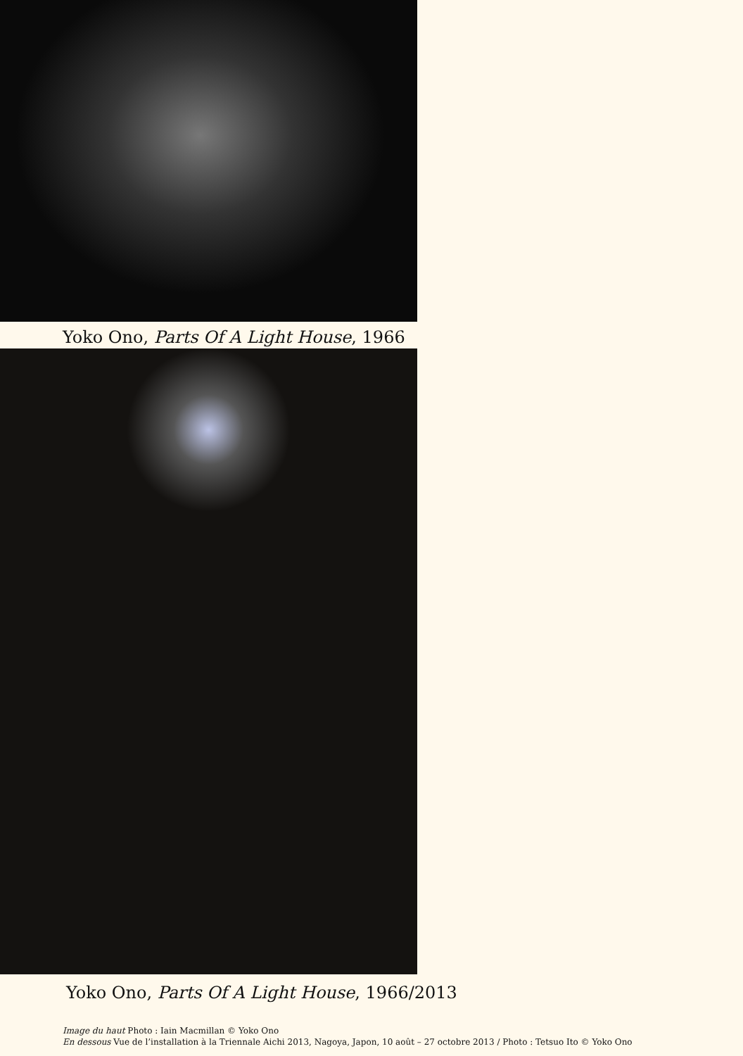Yoko Ono, Parts Of A Light House, 1966
Yoko Ono, Parts Of A Light House, 1966/2013
Image du haut Photo : Iain Macmillan © Yoko Ono
En dessous Vue de l’installation à la Triennale Aichi 2013, Nagoya, Japon, 10 août – 27 octobre 2013 / Photo : Tetsuo Ito © Yoko Ono